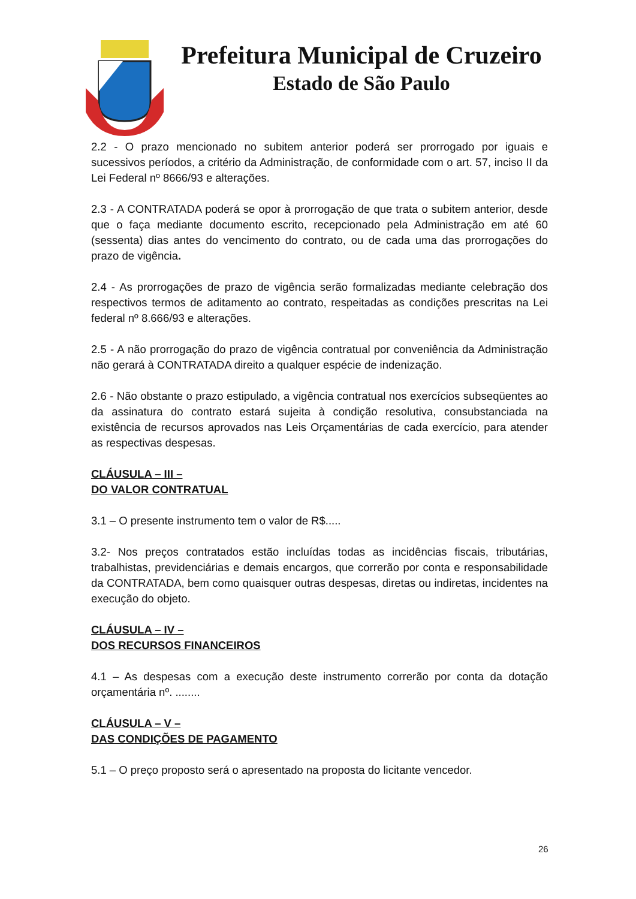Prefeitura Municipal de Cruzeiro
Estado de São Paulo
2.2 - O prazo mencionado no subitem anterior poderá ser prorrogado por iguais e sucessivos períodos, a critério da Administração, de conformidade com o art. 57, inciso II da Lei Federal nº 8666/93 e alterações.
2.3 - A CONTRATADA poderá se opor à prorrogação de que trata o subitem anterior, desde que o faça mediante documento escrito, recepcionado pela Administração em até 60 (sessenta) dias antes do vencimento do contrato, ou de cada uma das prorrogações do prazo de vigência.
2.4 - As prorrogações de prazo de vigência serão formalizadas mediante celebração dos respectivos termos de aditamento ao contrato, respeitadas as condições prescritas na Lei federal nº 8.666/93 e alterações.
2.5 - A não prorrogação do prazo de vigência contratual por conveniência da Administração não gerará à CONTRATADA direito a qualquer espécie de indenização.
2.6 - Não obstante o prazo estipulado, a vigência contratual nos exercícios subseqüentes ao da assinatura do contrato estará sujeita à condição resolutiva, consubstanciada na existência de recursos aprovados nas Leis Orçamentárias de cada exercício, para atender as respectivas despesas.
CLÁUSULA – III –
DO VALOR CONTRATUAL
3.1 – O presente instrumento tem o valor de R$.....
3.2- Nos preços contratados estão incluídas todas as incidências fiscais, tributárias, trabalhistas, previdenciárias e demais encargos, que correrão por conta e responsabilidade da CONTRATADA, bem como quaisquer outras despesas, diretas ou indiretas, incidentes na execução do objeto.
CLÁUSULA – IV –
DOS RECURSOS FINANCEIROS
4.1 – As despesas com a execução deste instrumento correrão por conta da dotação orçamentária nº. ........
CLÁUSULA – V –
DAS CONDIÇÕES DE PAGAMENTO
5.1 – O preço proposto será o apresentado na proposta do licitante vencedor.
26